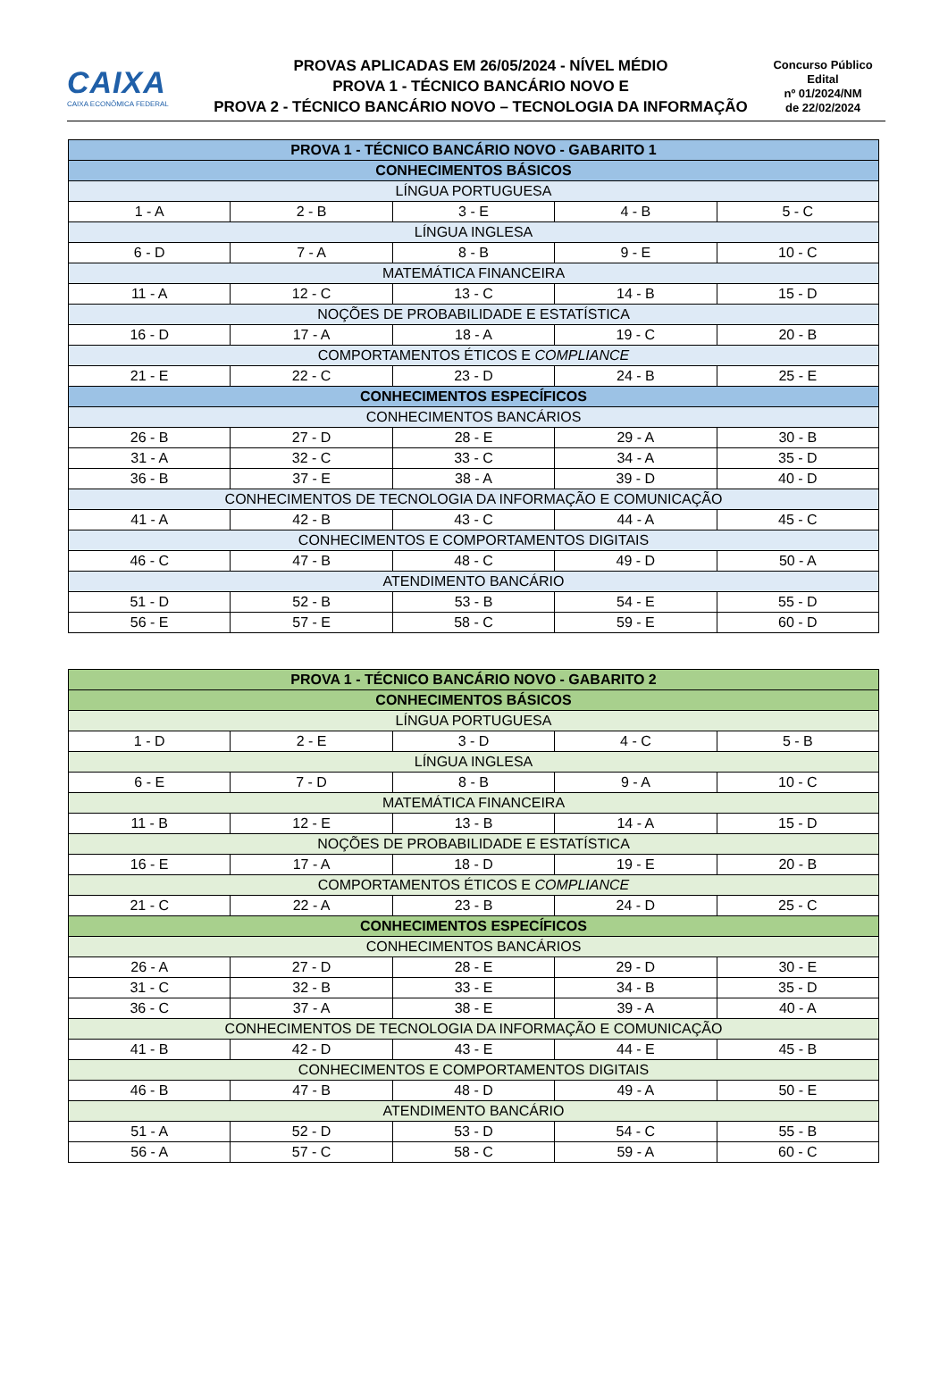CAIXA
CAIXA ECONÔMICA FEDERAL
PROVAS APLICADAS EM 26/05/2024 - NÍVEL MÉDIO
PROVA 1 - TÉCNICO BANCÁRIO NOVO E
PROVA 2 - TÉCNICO BANCÁRIO NOVO – TECNOLOGIA DA INFORMAÇÃO
Concurso Público
Edital
nº 01/2024/NM
de 22/02/2024
| PROVA 1 - TÉCNICO BANCÁRIO NOVO - GABARITO 1 | | | | |
| CONHECIMENTOS BÁSICOS | | | | |
| LÍNGUA PORTUGUESA | | | | |
| 1 - A | 2 - B | 3 - E | 4 - B | 5 - C |
| LÍNGUA INGLESA | | | | |
| 6 - D | 7 - A | 8 - B | 9 - E | 10 - C |
| MATEMÁTICA FINANCEIRA | | | | |
| 11 - A | 12 - C | 13 - C | 14 - B | 15 - D |
| NOÇÕES DE PROBABILIDADE E ESTATÍSTICA | | | | |
| 16 - D | 17 - A | 18 - A | 19 - C | 20 - B |
| COMPORTAMENTOS ÉTICOS E COMPLIANCE | | | | |
| 21 - E | 22 - C | 23 - D | 24 - B | 25 - E |
| CONHECIMENTOS ESPECÍFICOS | | | | |
| CONHECIMENTOS BANCÁRIOS | | | | |
| 26 - B | 27 - D | 28 - E | 29 - A | 30 - B |
| 31 - A | 32 - C | 33 - C | 34 - A | 35 - D |
| 36 - B | 37 - E | 38 - A | 39 - D | 40 - D |
| CONHECIMENTOS DE TECNOLOGIA DA INFORMAÇÃO E COMUNICAÇÃO | | | | |
| 41 - A | 42 - B | 43 - C | 44 - A | 45 - C |
| CONHECIMENTOS E COMPORTAMENTOS DIGITAIS | | | | |
| 46 - C | 47 - B | 48 - C | 49 - D | 50 - A |
| ATENDIMENTO BANCÁRIO | | | | |
| 51 - D | 52 - B | 53 - B | 54 - E | 55 - D |
| 56 - E | 57 - E | 58 - C | 59 - E | 60 - D |
| PROVA 1 - TÉCNICO BANCÁRIO NOVO - GABARITO 2 | | | | |
| CONHECIMENTOS BÁSICOS | | | | |
| LÍNGUA PORTUGUESA | | | | |
| 1 - D | 2 - E | 3 - D | 4 - C | 5 - B |
| LÍNGUA INGLESA | | | | |
| 6 - E | 7 - D | 8 - B | 9 - A | 10 - C |
| MATEMÁTICA FINANCEIRA | | | | |
| 11 - B | 12 - E | 13 - B | 14 - A | 15 - D |
| NOÇÕES DE PROBABILIDADE E ESTATÍSTICA | | | | |
| 16 - E | 17 - A | 18 - D | 19 - E | 20 - B |
| COMPORTAMENTOS ÉTICOS E COMPLIANCE | | | | |
| 21 - C | 22 - A | 23 - B | 24 - D | 25 - C |
| CONHECIMENTOS ESPECÍFICOS | | | | |
| CONHECIMENTOS BANCÁRIOS | | | | |
| 26 - A | 27 - D | 28 - E | 29 - D | 30 - E |
| 31 - C | 32 - B | 33 - E | 34 - B | 35 - D |
| 36 - C | 37 - A | 38 - E | 39 - A | 40 - A |
| CONHECIMENTOS DE TECNOLOGIA DA INFORMAÇÃO E COMUNICAÇÃO | | | | |
| 41 - B | 42 - D | 43 - E | 44 - E | 45 - B |
| CONHECIMENTOS E COMPORTAMENTOS DIGITAIS | | | | |
| 46 - B | 47 - B | 48 - D | 49 - A | 50 - E |
| ATENDIMENTO BANCÁRIO | | | | |
| 51 - A | 52 - D | 53 - D | 54 - C | 55 - B |
| 56 - A | 57 - C | 58 - C | 59 - A | 60 - C |